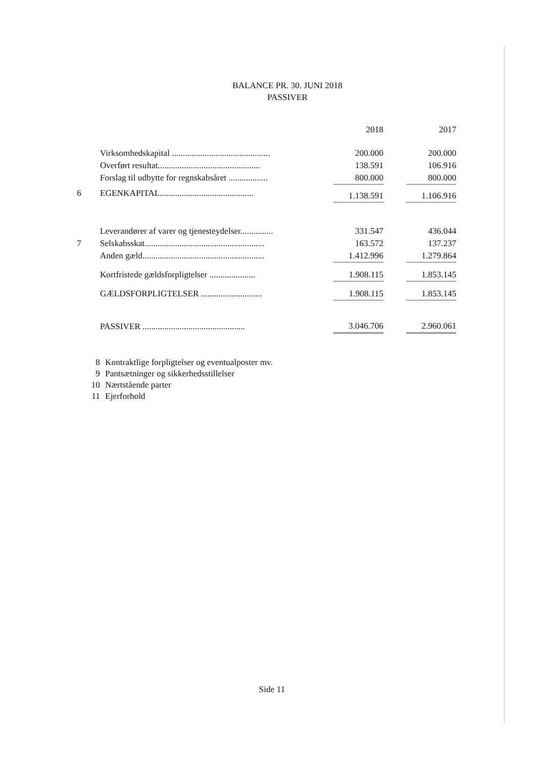BALANCE PR. 30. JUNI 2018
PASSIVER
| | | | 2018 | | 2017 |
| --- | --- | --- | --- | --- | --- |
| | Virksomhedskapital ............................................. | | 200.000 | | 200.000 |
| | Overført resultat............................................... | | 138.591 | | 106.916 |
| | Forslag til udbytte for regnskabsåret .................. | | 800.000 | | 800.000 |
| 6 | EGENKAPITAL........................................... | | 1.138.591 | | 1.106.916 |
| | Leverandører af varer og tjenesteydelser............... | | 331.547 | | 436.044 |
| 7 | Selskabsskat....................................................... | | 163.572 | | 137.237 |
| | Anden gæld........................................................ | | 1.412.996 | | 1.279.864 |
| | Kortfristede gældsforpligtelser ..................... | | 1.908.115 | | 1.853.145 |
| | GÆLDSFORPLIGTELSER ............................ | | 1.908.115 | | 1.853.145 |
| | PASSIVER ............................................... | | 3.046.706 | | 2.960.061 |
8 Kontraktlige forpligtelser og eventualposter mv.
9 Pantsætninger og sikkerhedsstillelser
10 Nærtstående parter
11 Ejerforhold
Side 11